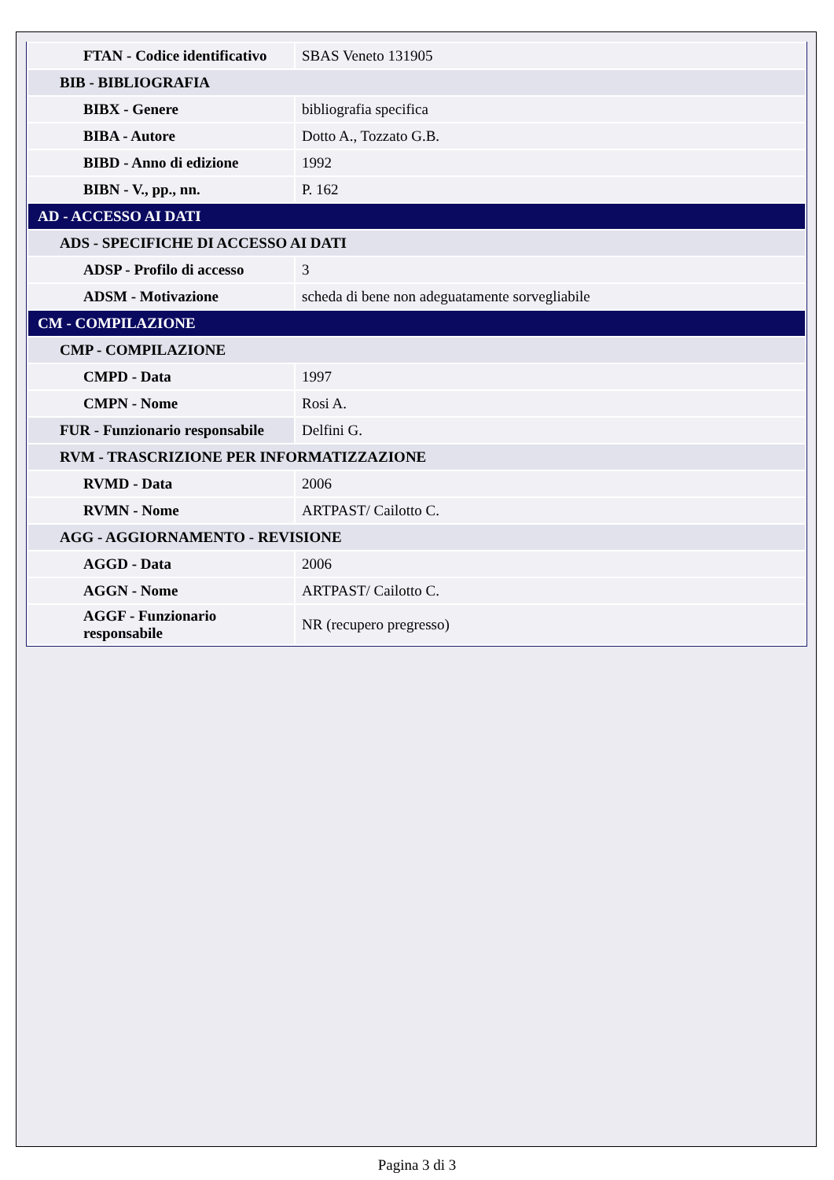| FTAN - Codice identificativo | SBAS Veneto 131905 |
| BIB - BIBLIOGRAFIA | |
| BIBX - Genere | bibliografia specifica |
| BIBA - Autore | Dotto A., Tozzato G.B. |
| BIBD - Anno di edizione | 1992 |
| BIBN - V., pp., nn. | P. 162 |
| AD - ACCESSO AI DATI | |
| ADS - SPECIFICHE DI ACCESSO AI DATI | |
| ADSP - Profilo di accesso | 3 |
| ADSM - Motivazione | scheda di bene non adeguatamente sorvegliabile |
| CM - COMPILAZIONE | |
| CMP - COMPILAZIONE | |
| CMPD - Data | 1997 |
| CMPN - Nome | Rosi A. |
| FUR - Funzionario responsabile | Delfini G. |
| RVM - TRASCRIZIONE PER INFORMATIZZAZIONE | |
| RVMD - Data | 2006 |
| RVMN - Nome | ARTPAST/ Cailotto C. |
| AGG - AGGIORNAMENTO - REVISIONE | |
| AGGD - Data | 2006 |
| AGGN - Nome | ARTPAST/ Cailotto C. |
| AGGF - Funzionario responsabile | NR (recupero pregresso) |
Pagina 3 di 3